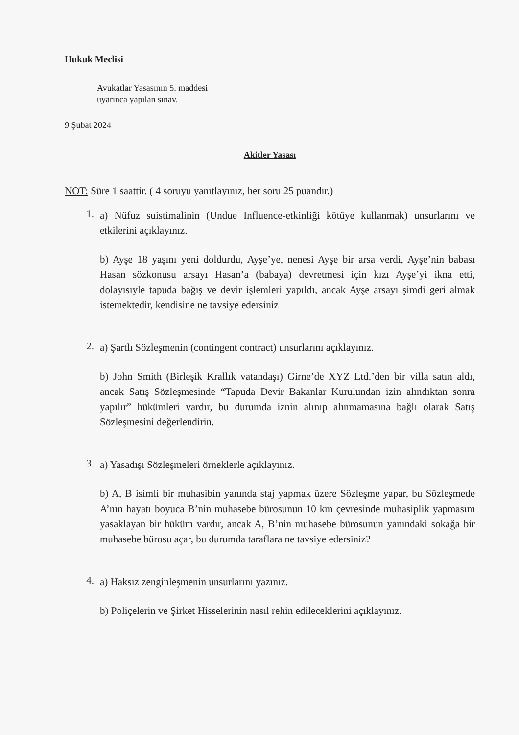Hukuk Meclisi
Avukatlar Yasasının 5. maddesi
uyarınca yapılan sınav.
9 Şubat 2024
Akitler Yasası
NOT: Süre 1 saattir. ( 4 soruyu yanıtlayınız, her soru 25 puandır.)
1.
a) Nüfuz suistimalinin (Undue Influence-etkinliği kötüye kullanmak) unsurlarını ve etkilerini açıklayınız.
b) Ayşe 18 yaşını yeni doldurdu, Ayşe’ye, nenesi Ayşe bir arsa verdi, Ayşe’nin babası Hasan sözkonusu arsayı Hasan’a (babaya) devretmesi için kızı Ayşe’yi ikna etti, dolayısıyle tapuda bağış ve devir işlemleri yapıldı, ancak Ayşe arsayı şimdi geri almak istemektedir, kendisine ne tavsiye edersiniz
2.
a) Şartlı Sözleşmenin (contingent contract) unsurlarını açıklayınız.
b) John Smith (Birleşik Krallık vatandaşı) Girne’de XYZ Ltd.’den bir villa satın aldı, ancak Satış Sözleşmesinde “Tapuda Devir Bakanlar Kurulundan izin alındıktan sonra yapılır” hükümleri vardır, bu durumda iznin alınıp alınmamasına bağlı olarak Satış Sözleşmesini değerlendirin.
3.
a) Yasadışı Sözleşmeleri örneklerle açıklayınız.
b) A, B isimli bir muhasibin yanında staj yapmak üzere Sözleşme yapar, bu Sözleşmede A’nın hayatı boyuca B’nin muhasebe bürosunun 10 km çevresinde muhasiplik yapmasını yasaklayan bir hüküm vardır, ancak A, B’nin muhasebe bürosunun yanındaki sokağa bir muhasebe bürosu açar, bu durumda taraflara ne tavsiye edersiniz?
4.
a) Haksız zenginleşmenin unsurlarını yazınız.
b) Poliçelerin ve Şirket Hisselerinin nasıl rehin edileceklerini açıklayınız.